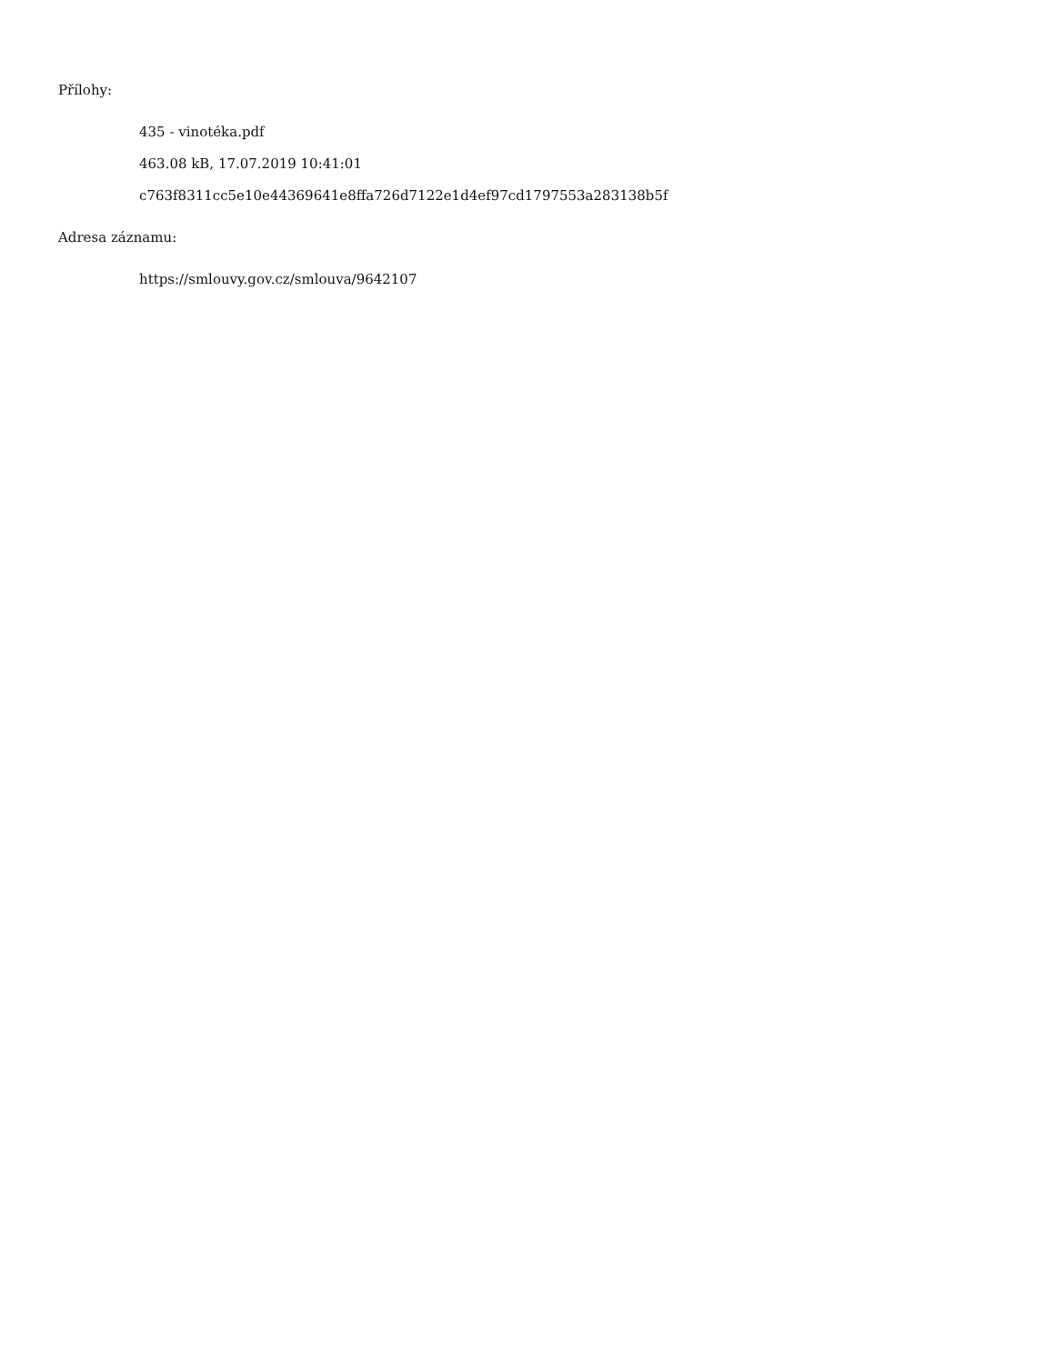Přílohy:
435 - vinotéka.pdf
463.08 kB, 17.07.2019 10:41:01
c763f8311cc5e10e44369641e8ffa726d7122e1d4ef97cd1797553a283138b5f
Adresa záznamu:
https://smlouvy.gov.cz/smlouva/9642107